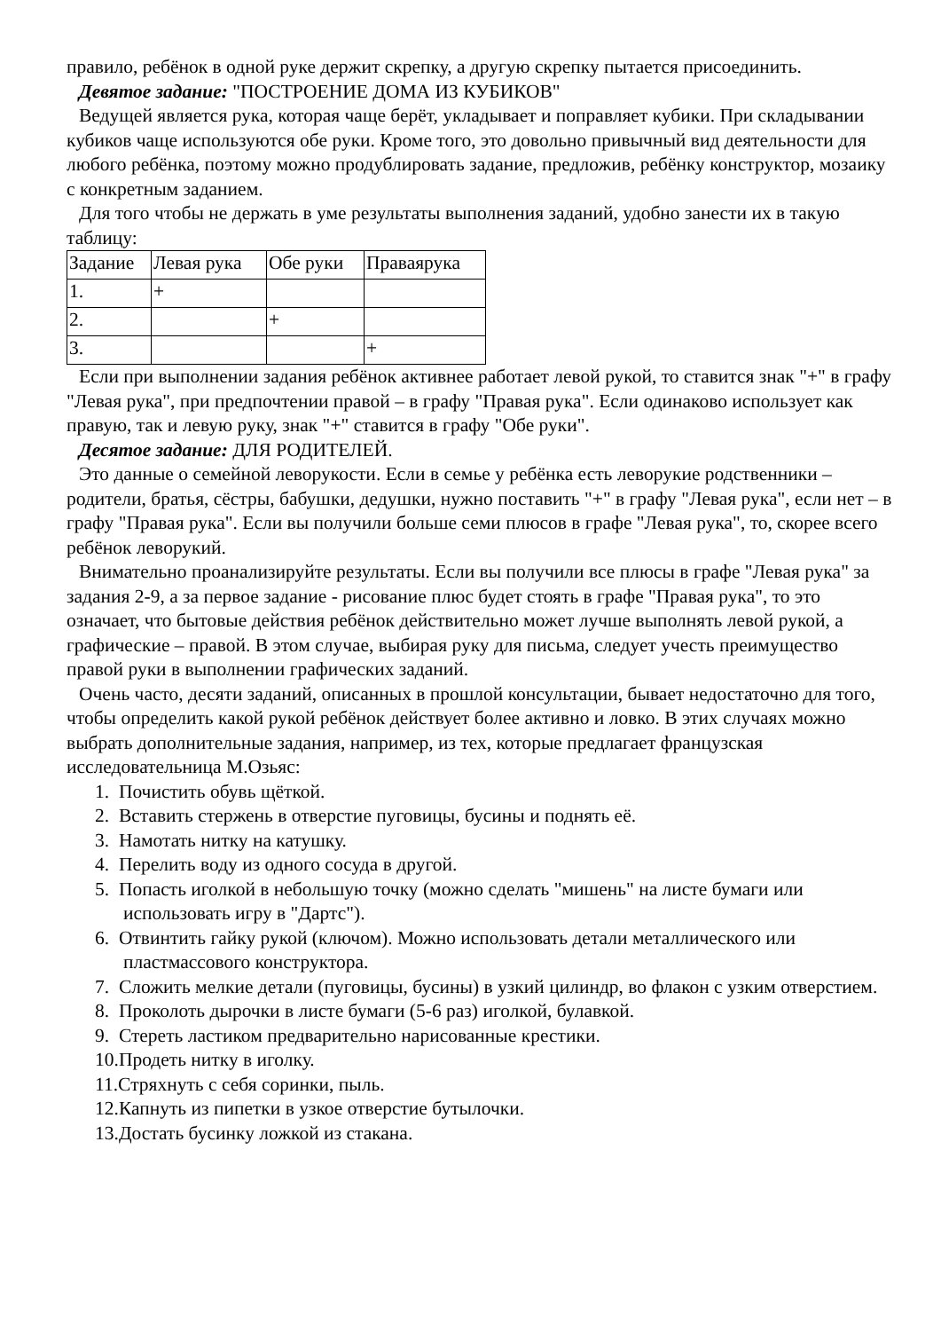правило, ребёнок в одной руке держит скрепку, а другую скрепку пытается присоединить.
Девятое задание: "ПОСТРОЕНИЕ ДОМА ИЗ КУБИКОВ"
Ведущей является рука, которая чаще берёт, укладывает и поправляет кубики. При складывании кубиков чаще используются обе руки. Кроме того, это довольно привычный вид деятельности для любого ребёнка, поэтому можно продублировать задание, предложив, ребёнку конструктор, мозаику с конкретным заданием.
Для того чтобы не держать в уме результаты выполнения заданий, удобно занести их в такую таблицу:
| Задание | Левая рука | Обе руки | Праваярука |
| 1. | + | | |
| 2. | | + | |
| 3. | | | + |
Если при выполнении задания ребёнок активнее работает левой рукой, то ставится знак "+" в графу "Левая рука", при предпочтении правой – в графу "Правая рука". Если одинаково использует как правую, так и левую руку, знак "+" ставится в графу "Обе руки".
Десятое задание: ДЛЯ РОДИТЕЛЕЙ.
Это данные о семейной леворукости. Если в семье у ребёнка есть леворукие родственники – родители, братья, сёстры, бабушки, дедушки, нужно поставить "+" в графу "Левая рука", если нет – в графу "Правая рука". Если вы получили больше семи плюсов в графе "Левая рука", то, скорее всего ребёнок леворукий.
Внимательно проанализируйте результаты. Если вы получили все плюсы в графе "Левая рука" за задания 2-9, а за первое задание - рисование плюс будет стоять в графе "Правая рука", то это означает, что бытовые действия ребёнок действительно может лучше выполнять левой рукой, а графические – правой. В этом случае, выбирая руку для письма, следует учесть преимущество правой руки в выполнении графических заданий.
Очень часто, десяти заданий, описанных в прошлой консультации, бывает недостаточно для того, чтобы определить какой рукой ребёнок действует более активно и ловко. В этих случаях можно выбрать дополнительные задания, например, из тех, которые предлагает французская исследовательница М.Озьяс:
1. Почистить обувь щёткой.
2. Вставить стержень в отверстие пуговицы, бусины и поднять её.
3. Намотать нитку на катушку.
4. Перелить воду из одного сосуда в другой.
5. Попасть иголкой в небольшую точку (можно сделать "мишень" на листе бумаги или использовать игру в "Дартс").
6. Отвинтить гайку рукой (ключом). Можно использовать детали металлического или пластмассового конструктора.
7. Сложить мелкие детали (пуговицы, бусины) в узкий цилиндр, во флакон с узким отверстием.
8. Проколоть дырочки в листе бумаги (5-6 раз) иголкой, булавкой.
9. Стереть ластиком предварительно нарисованные крестики.
10.Продеть нитку в иголку.
11.Стряхнуть с себя соринки, пыль.
12.Капнуть из пипетки в узкое отверстие бутылочки.
13.Достать бусинку ложкой из стакана.